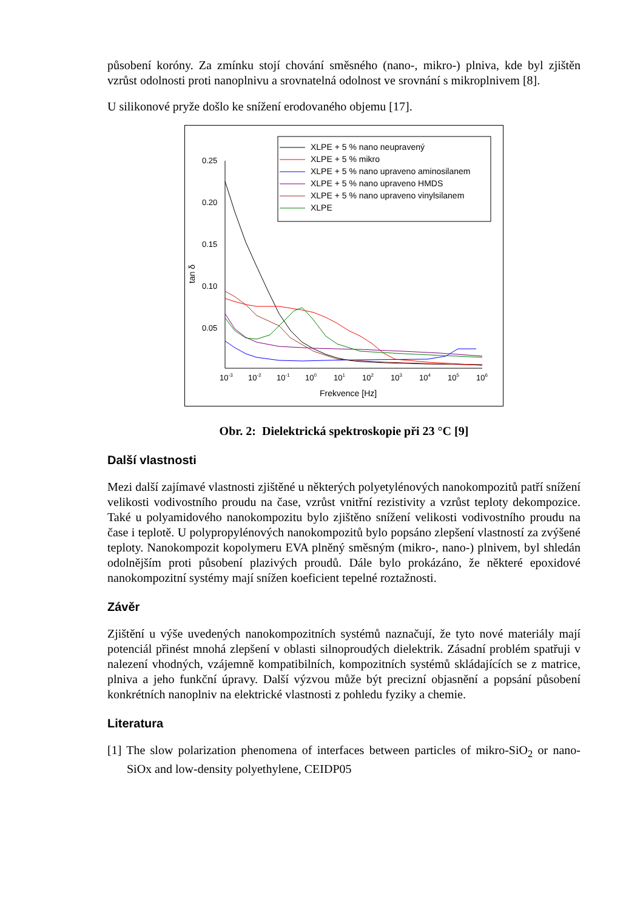působení koróny. Za zmínku stojí chování směsného (nano-, mikro-) plniva, kde byl zjištěn vzrůst odolnosti proti nanoplnivu a srovnatelná odolnost ve srovnání s mikroplnivem [8].
U silikonové pryže došlo ke snížení erodovaného objemu [17].
XLPE + 5 % nano neupravený
XLPE + 5 % mikro
XLPE + 5 % nano upraveno aminosilanem
XLPE + 5 % nano upraveno HMDS
XLPE + 5 % nano upraveno vinylsilanem
XLPE
0.25
0.20
0.15
0.10
0.05
10-3
10-2
10-1
100
101
102
103
104
105
106
Frekvence [Hz]
tan δ
Obr. 2: Dielektrická spektroskopie při 23 °C [9]
Další vlastnosti
Mezi další zajímavé vlastnosti zjištěné u některých polyetylénových nanokompozitů patří snížení velikosti vodivostního proudu na čase, vzrůst vnitřní rezistivity a vzrůst teploty dekompozice. Také u polyamidového nanokompozitu bylo zjištěno snížení velikosti vodivostního proudu na čase i teplotě. U polypropylénových nanokompozitů bylo popsáno zlepšení vlastností za zvýšené teploty. Nanokompozit kopolymeru EVA plněný směsným (mikro-, nano-) plnivem, byl shledán odolnějším proti působení plazivých proudů. Dále bylo prokázáno, že některé epoxidové nanokompozitní systémy mají snížen koeficient tepelné roztažnosti.
Závěr
Zjištění u výše uvedených nanokompozitních systémů naznačují, že tyto nové materiály mají potenciál přinést mnohá zlepšení v oblasti silnoproudých dielektrik. Zásadní problém spatřuji v nalezení vhodných, vzájemně kompatibilních, kompozitních systémů skládajících se z matrice, plniva a jeho funkční úpravy. Další výzvou může být precizní objasnění a popsání působení konkrétních nanoplniv na elektrické vlastnosti z pohledu fyziky a chemie.
Literatura
[1] The slow polarization phenomena of interfaces between particles of mikro-SiO<sub>2</sub> or nano-SiOx and low-density polyethylene, CEIDP05